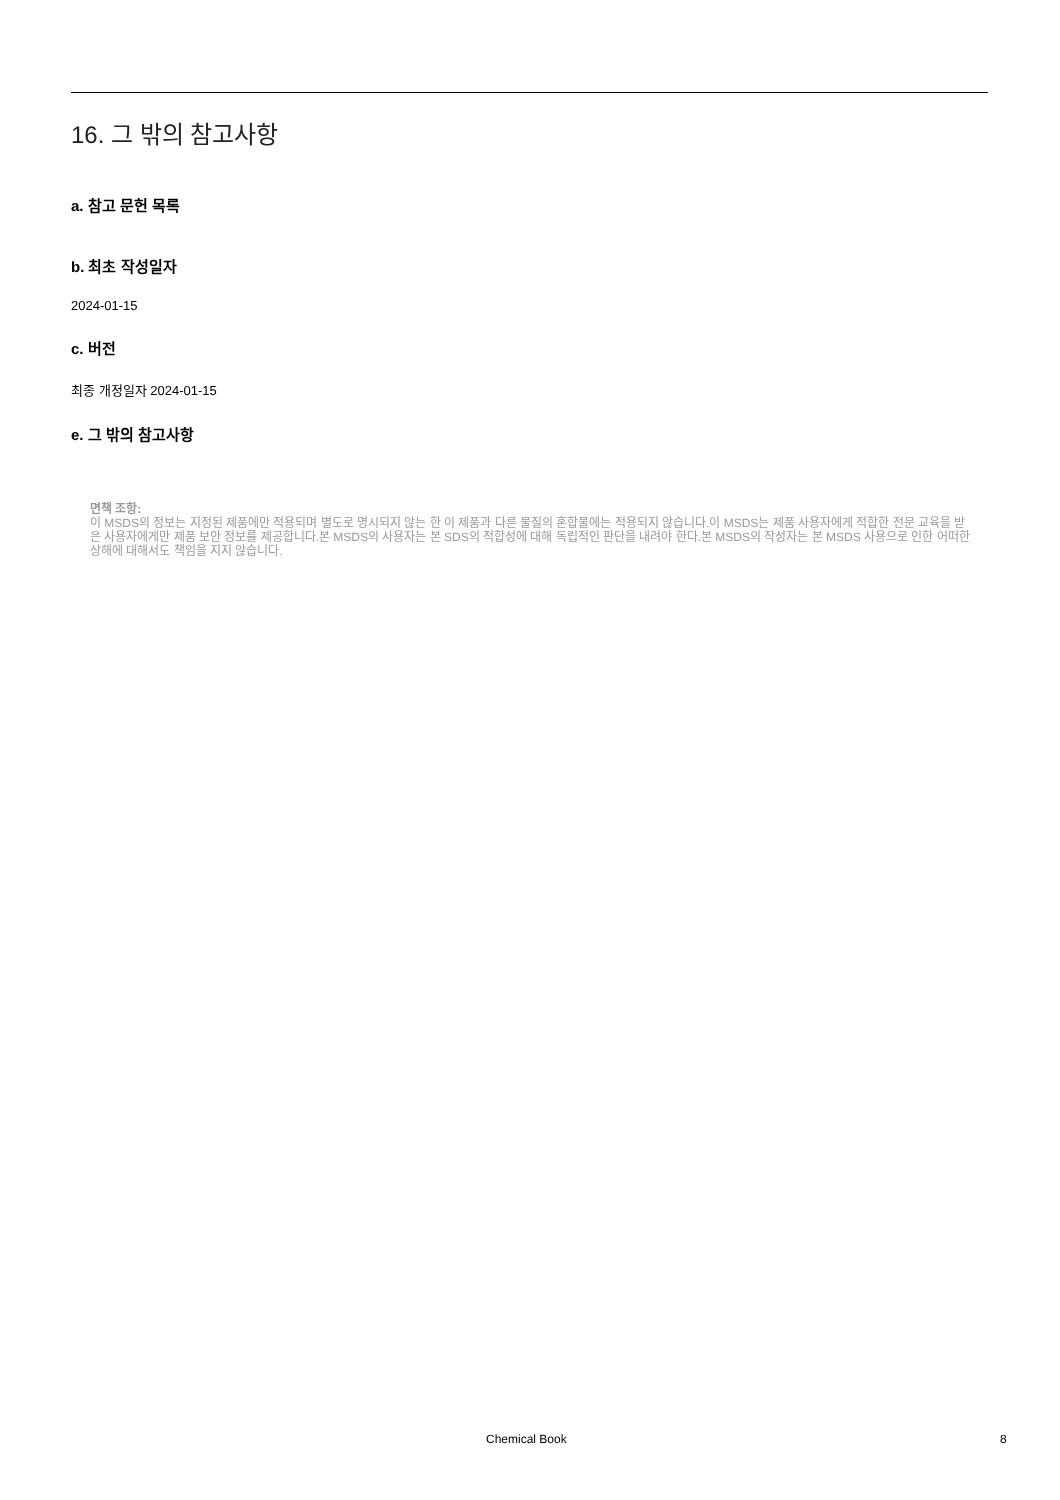16. 그 밖의 참고사항
a. 참고 문헌 목록
b. 최초 작성일자
2024-01-15
c. 버전
최종 개정일자 2024-01-15
e. 그 밖의 참고사항
면책 조항:
이 MSDS의 정보는 지정된 제품에만 적용되며 별도로 명시되지 않는 한 이 제품과 다른 물질의 혼합물에는 적용되지 않습니다.이 MSDS는 제품 사용자에게 적합한 전문 교육을 받은 사용자에게만 제품 보안 정보를 제공합니다.본 MSDS의 사용자는 본 SDS의 적합성에 대해 독립적인 판단을 내려야 한다.본 MSDS의 작성자는 본 MSDS 사용으로 인한 어떠한 상해에 대해서도 책임을 지지 않습니다.
Chemical Book 8